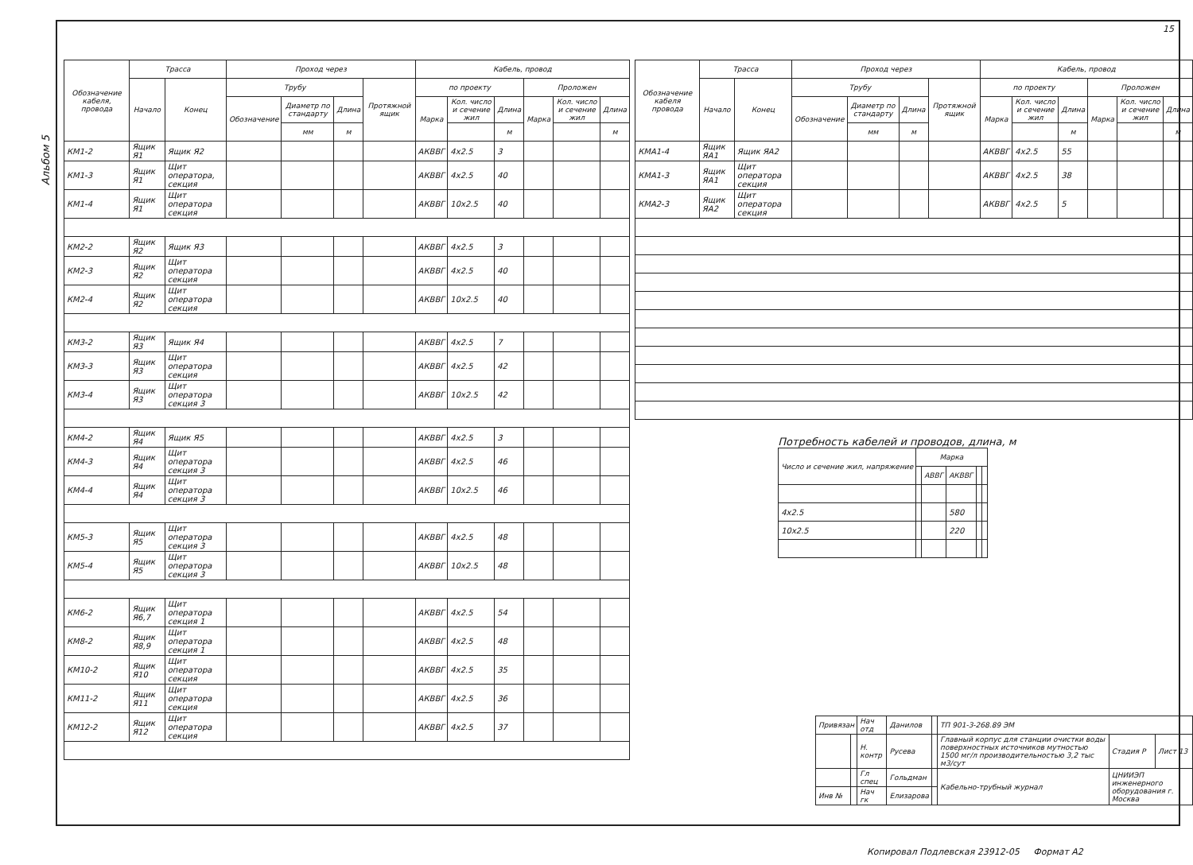15
Альбом 5
| Обозначение кабеля, провода | Трасса | | Проход через | | | | Кабель, провод | | | | | |
| --- | --- | --- | --- | --- | --- | --- | --- | --- | --- | --- | --- | --- |
| | Начало | Конец | Трубу | | | Протяжной ящик | по проекту | | | Проложен | | |
| | | | Обозначение | Диаметр по стандарту | Длина | | Марка | Кол. число и сечение жил | Длина | Марка | Кол. число и сечение жил | Длина |
| | | | | мм | м | | | | м | | | м |
| КМ1-2 | Ящик Я1 | Ящик Я2 | | | | | АКВВГ | 4x2.5 | 3 | | | |
| КМ1-3 | Ящик Я1 | Щит оператора, секция | | | | | АКВВГ | 4x2.5 | 40 | | | |
| КМ1-4 | Ящик Я1 | Щит оператора секция | | | | | АКВВГ | 10x2.5 | 40 | | | |
| КМ2-2 | Ящик Я2 | Ящик Я3 | | | | | АКВВГ | 4x2.5 | 3 | | | |
| КМ2-3 | Ящик Я2 | Щит оператора секция | | | | | АКВВГ | 4x2.5 | 40 | | | |
| КМ2-4 | Ящик Я2 | Щит оператора секция | | | | | АКВВГ | 10x2.5 | 40 | | | |
| КМ3-2 | Ящик Я3 | Ящик Я4 | | | | | АКВВГ | 4x2.5 | 7 | | | |
| КМ3-3 | Ящик Я3 | Щит оператора секция | | | | | АКВВГ | 4x2.5 | 42 | | | |
| КМ3-4 | Ящик Я3 | Щит оператора секция 3 | | | | | АКВВГ | 10x2.5 | 42 | | | |
| КМ4-2 | Ящик Я4 | Ящик Я5 | | | | | АКВВГ | 4x2.5 | 3 | | | |
| КМ4-3 | Ящик Я4 | Щит оператора секция 3 | | | | | АКВВГ | 4x2.5 | 46 | | | |
| КМ4-4 | Ящик Я4 | Щит оператора секция 3 | | | | | АКВВГ | 10x2.5 | 46 | | | |
| КМ5-3 | Ящик Я5 | Щит оператора секция 3 | | | | | АКВВГ | 4x2.5 | 48 | | | |
| КМ5-4 | Ящик Я5 | Щит оператора секция 3 | | | | | АКВВГ | 10x2.5 | 48 | | | |
| КМ6-2 | Ящик Я6,7 | Щит оператора секция 1 | | | | | АКВВГ | 4x2.5 | 54 | | | |
| КМ8-2 | Ящик Я8,9 | Щит оператора секция 1 | | | | | АКВВГ | 4x2.5 | 48 | | | |
| КМ10-2 | Ящик Я10 | Щит оператора секция | | | | | АКВВГ | 4x2.5 | 35 | | | |
| КМ11-2 | Ящик Я11 | Щит оператора секция | | | | | АКВВГ | 4x2.5 | 36 | | | |
| КМ12-2 | Ящик Я12 | Щит оператора секция | | | | | АКВВГ | 4x2.5 | 37 | | | |
| Обозначение кабеля провода | Трасса | | Проход через | | | | Кабель, провод | | | | | |
| --- | --- | --- | --- | --- | --- | --- | --- | --- | --- | --- | --- | --- |
| | Начало | Конец | Трубу | | | Протяжной ящик | по проекту | | | Проложен | | |
| | | | Обозначение | Диаметр по стандарту | Длина | | Марка | Кол. число и сечение жил | Длина | Марка | Кол. число и сечение жил | Длина |
| | | | | мм | м | | | | м | | | м |
| КМА1-4 | Ящик ЯА1 | Ящик ЯА2 | | | | | АКВВГ | 4x2.5 | 55 | | | |
| КМА1-3 | Ящик ЯА1 | Щит оператора секция | | | | | АКВВГ | 4x2.5 | 38 | | | |
| КМА2-3 | Ящик ЯА2 | Щит оператора секция | | | | | АКВВГ | 4x2.5 | 5 | | | |
Потребность кабелей и проводов, длина, м
| Число и сечение жил, напряжение | Марка | | | | |
| --- | --- | --- | --- | --- | --- |
| | | АВВГ | АКВВГ | | |
| 4x2.5 | | | 580 | | |
| 10x2.5 | | | 220 | | |
| Привязан | | Нач отд | Данилов | | ТП 901-3-268.89 ЭМ | | |
| | | Н. контр | Русева | | Главный корпус для станции очистки воды поверхностных источников мутностью 1500 мг/л производительностью 3,2 тыс м3/сут | Стадия Р | Лист 13 |
| | | Гл спец | Гольдман | | Кабельно-трубный журнал | ЦНИИЭП инженерного оборудования г. Москва | |
| Инв № | | Нач гк | Елизарова | | | | |
Копировал Подлевская 23912-05 Формат А2